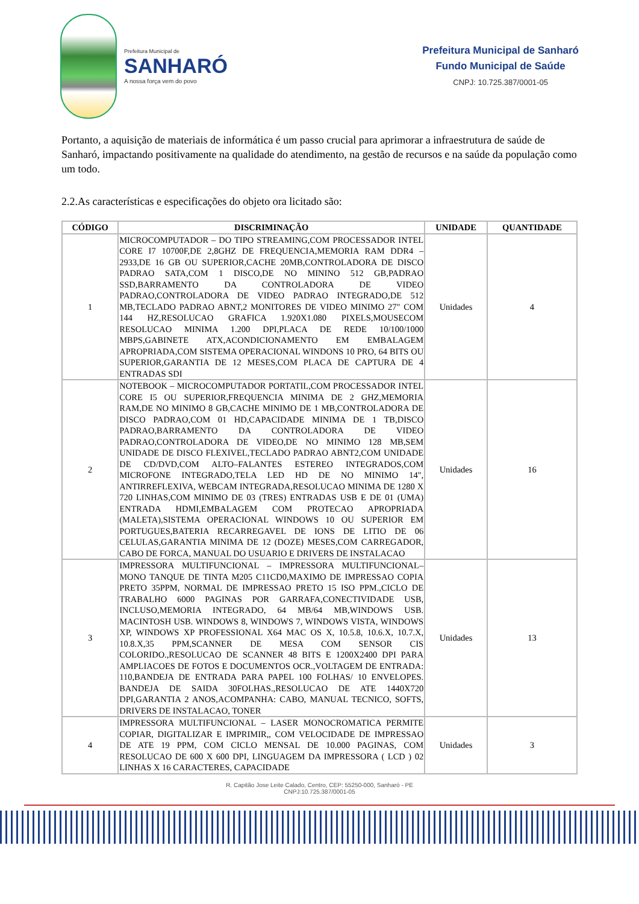Prefeitura Municipal de
SANHARÓ
A nossa força vem do povo
Prefeitura Municipal de Sanharó
Fundo Municipal de Saúde
CNPJ: 10.725.387/0001-05
Portanto, a aquisição de materiais de informática é um passo crucial para aprimorar a infraestrutura de saúde de Sanharó, impactando positivamente na qualidade do atendimento, na gestão de recursos e na saúde da população como um todo.
2.2.As características e especificações do objeto ora licitado são:
| CÓDIGO | DISCRIMINAÇÃO | UNIDADE | QUANTIDADE |
| --- | --- | --- | --- |
| 1 | MICROCOMPUTADOR – DO TIPO STREAMING,COM PROCESSADOR INTEL CORE I7 10700F,DE 2,8GHZ DE FREQUENCIA,MEMORIA RAM DDR4 – 2933,DE 16 GB OU SUPERIOR,CACHE 20MB,CONTROLADORA DE DISCO PADRAO SATA,COM 1 DISCO,DE NO MININO 512 GB,PADRAO SSD,BARRAMENTO DA CONTROLADORA DE VIDEO PADRAO,CONTROLADORA DE VIDEO PADRAO INTEGRADO,DE 512 MB,TECLADO PADRAO ABNT,2 MONITORES DE VIDEO MINIMO 27" COM 144 HZ,RESOLUCAO GRAFICA 1.920X1.080 PIXELS,MOUSECOM RESOLUCAO MINIMA 1.200 DPI,PLACA DE REDE 10/100/1000 MBPS,GABINETE ATX,ACONDICIONAMENTO EM EMBALAGEM APROPRIADA,COM SISTEMA OPERACIONAL WINDONS 10 PRO, 64 BITS OU SUPERIOR,GARANTIA DE 12 MESES,COM PLACA DE CAPTURA DE 4 ENTRADAS SDI | Unidades | 4 |
| 2 | NOTEBOOK – MICROCOMPUTADOR PORTATIL,COM PROCESSADOR INTEL CORE I5 OU SUPERIOR,FREQUENCIA MINIMA DE 2 GHZ,MEMORIA RAM,DE NO MINIMO 8 GB,CACHE MINIMO DE 1 MB,CONTROLADORA DE DISCO PADRAO,COM 01 HD,CAPACIDADE MINIMA DE 1 TB,DISCO PADRAO,BARRAMENTO DA CONTROLADORA DE VIDEO PADRAO,CONTROLADORA DE VIDEO,DE NO MINIMO 128 MB,SEM UNIDADE DE DISCO FLEXIVEL,TECLADO PADRAO ABNT2,COM UNIDADE DE CD/DVD,COM ALTO–FALANTES ESTEREO INTEGRADOS,COM MICROFONE INTEGRADO,TELA LED HD DE NO MINIMO 14", ANTIRREFLEXIVA, WEBCAM INTEGRADA,RESOLUCAO MINIMA DE 1280 X 720 LINHAS,COM MINIMO DE 03 (TRES) ENTRADAS USB E DE 01 (UMA) ENTRADA HDMI,EMBALAGEM COM PROTECAO APROPRIADA (MALETA),SISTEMA OPERACIONAL WINDOWS 10 OU SUPERIOR EM PORTUGUES,BATERIA RECARREGAVEL DE IONS DE LITIO DE 06 CELULAS,GARANTIA MINIMA DE 12 (DOZE) MESES,COM CARREGADOR, CABO DE FORCA, MANUAL DO USUARIO E DRIVERS DE INSTALACAO | Unidades | 16 |
| 3 | IMPRESSORA MULTIFUNCIONAL – IMPRESSORA MULTIFUNCIONAL– MONO TANQUE DE TINTA M205 C11CD0,MAXIMO DE IMPRESSAO COPIA PRETO 35PPM, NORMAL DE IMPRESSAO PRETO 15 ISO PPM.,CICLO DE TRABALHO 6000 PAGINAS POR GARRAFA,CONECTIVIDADE USB, INCLUSO,MEMORIA INTEGRADO, 64 MB/64 MB,WINDOWS USB. MACINTOSH USB. WINDOWS 8, WINDOWS 7, WINDOWS VISTA, WINDOWS XP, WINDOWS XP PROFESSIONAL X64 MAC OS X, 10.5.8, 10.6.X, 10.7.X, 10.8.X,35 PPM,SCANNER DE MESA COM SENSOR CIS COLORIDO.,RESOLUCAO DE SCANNER 48 BITS E 1200X2400 DPI PARA AMPLIACOES DE FOTOS E DOCUMENTOS OCR.,VOLTAGEM DE ENTRADA: 110,BANDEJA DE ENTRADA PARA PAPEL 100 FOLHAS/ 10 ENVELOPES. BANDEJA DE SAIDA 30FOLHAS.,RESOLUCAO DE ATE 1440X720 DPI,GARANTIA 2 ANOS,ACOMPANHA: CABO, MANUAL TECNICO, SOFTS, DRIVERS DE INSTALACAO, TONER | Unidades | 13 |
| 4 | IMPRESSORA MULTIFUNCIONAL – LASER MONOCROMATICA PERMITE COPIAR, DIGITALIZAR E IMPRIMIR,, COM VELOCIDADE DE IMPRESSAO DE ATE 19 PPM, COM CICLO MENSAL DE 10.000 PAGINAS, COM RESOLUCAO DE 600 X 600 DPI, LINGUAGEM DA IMPRESSORA ( LCD ) 02 LINHAS X 16 CARACTERES, CAPACIDADE | Unidades | 3 |
R. Capitão Jose Leite Calado, Centro, CEP: 55250-000, Sanharó - PE
CNPJ:10.725.387/0001-05